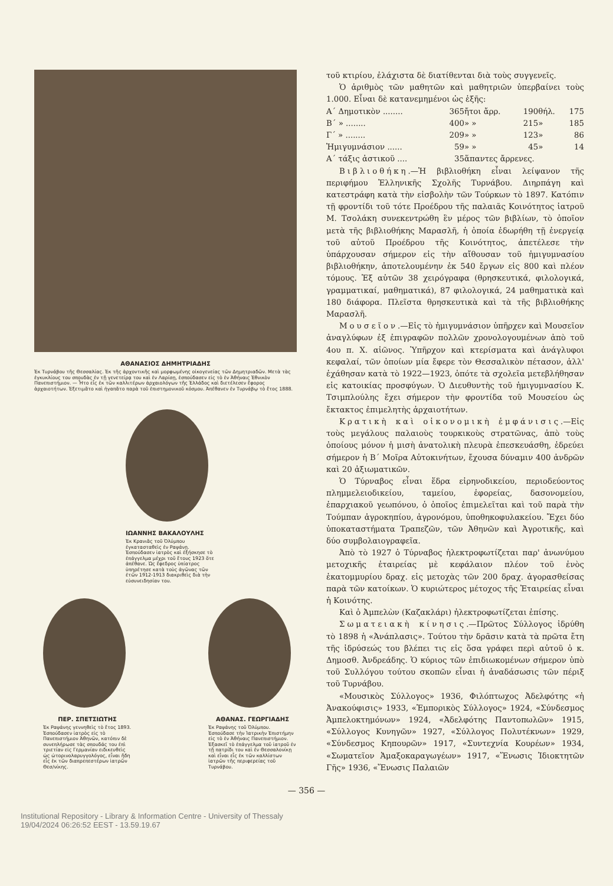ΑΘΑΝΑΣΙΟΣ ΔΗΜΗΤΡΙΑΔΗΣ
Ἐκ Τυρνάβου τῆς Θεσσαλίας. Ἐκ τῆς ἀρχοντικῆς καὶ μορφωμένης οἰκογενείας τῶν Δημητριαδῶν. Μετὰ τὰς ἐγκυκλίους του σπουδὰς ἐν τῇ γενετείρᾳ του καὶ ἐν Λαρίσῃ, ἐσπούδασεν εἰς τὸ ἐν Ἀθήναις Ἐθνικὸν Πανεπιστήμιον. — Ἦτο εἷς ἐκ τῶν καλλιτέρων ἀρχαιολόγων τῆς Ἑλλάδος καὶ διετέλεσεν ἔφορος ἀρχαιοτήτων. Ἐξετιμᾶτο καὶ ἠγαπᾶτο παρὰ τοῦ ἐπιστημονικοῦ κόσμου. Ἀπέθανεν ἐν Τυρνάβῳ τὸ ἔτος 1888.
ΙΩΑΝΝΗΣ ΒΑΚΑΛΟΥΛΗΣ
Ἐκ Κρανιᾶς τοῦ Ὀλύμπου ἐγκατασταθεὶς ἐν Ραψάνῃ. Ἐσπούδασεν ἰατρὸς καὶ ἐξήσκησε τὸ ἐπάγγελμα μέχρι τοῦ ἔτους 1923 ὅτε ἀπέθανε. Ὡς ἔφεδρος ὑπίατρος ὑπηρέτησε κατὰ τοὺς ἀγῶνας τῶν ἐτῶν 1912-1913 διακριθεὶς διὰ τὴν εὐσυνειδησίαν του.
ΠΕΡ. ΣΠΕΤΣΙΩΤΗΣ
Ἐκ Ραψάνης γεννηθεὶς τὸ ἔτος 1893. Ἐσπούδασεν ἰατρὸς εἰς τὸ Πανεπιστήμιον Ἀθηνῶν, κατόπιν δὲ συνεπλήρωσε τὰς σπουδάς του ἐπὶ τριετίαν εἰς Γερμανίαν ειδικευθεὶς ὡς ὠτορινολαρυγγολόγος, εἶναι ἤδη εἷς ἐκ τῶν διαπρεπεστέρων ἰατρῶν Θεσ/νίκης.
ΑΘΑΝΑΣ. ΓΕΩΡΓΙΑΔΗΣ
Ἐκ Ραψάνης τοῦ Ὀλύμπου. Ἐσπούδασε τὴν Ἰατρικὴν Ἐπιστήμην εἰς τὸ ἐν Ἀθήναις Πανεπιστήμιον. Ἐξασκεῖ τὸ ἐπάγγελμα τοῦ ἰατροῦ ἐν τῇ πατρίδι του καὶ ἐν Θεσσαλονίκῃ καὶ εἶναι εἷς ἐκ τῶν καλλίστων ἰατρῶν τῆς περιφερείας τοῦ Τυρνάβου.
τοῦ κτιρίου, ἐλάχιστα δὲ διατίθενται διὰ τοὺς συγγενεῖς.
Ὁ ἀριθμὸς τῶν μαθητῶν καὶ μαθητριῶν ὑπερβαίνει τοὺς 1.000. Εἶναι δὲ κατανεμημένοι ὡς ἑξῆς:
| Α΄ Δημοτικὸν ........ | 365 | ἤτοι ἄρρ. | 190 | θήλ. | 175 |
| Β΄ » ........ | 400 | » » | 215 | » | 185 |
| Γ΄ » ........ | 209 | » » | 123 | » | 86 |
| Ἡμιγυμνάσιον ...... | 59 | » » | 45 | » | 14 |
| Α΄ τάξις ἀστικοῦ .... | 35 | ἅπαντες ἄρρενες. | | | |
Βιβλιοθήκη.—Ἡ βιβλιοθήκη εἶναι λείψανον τῆς περιφήμου Ἑλληνικῆς Σχολῆς Τυρνάβου. Διηρπάγη καὶ κατεστράφη κατὰ τὴν εἰσβολὴν τῶν Τούρκων τὸ 1897. Κατόπιν τῇ φροντίδι τοῦ τότε Προέδρου τῆς παλαιᾶς Κοινότητος ἰατροῦ Μ. Τσολάκη συνεκεντρώθη ἓν μέρος τῶν βιβλίων, τὸ ὁποῖον μετὰ τῆς βιβλιοθήκης Μαρασλῆ, ἡ ὁποία ἐδωρήθη τῇ ἐνεργείᾳ τοῦ αὐτοῦ Προέδρου τῆς Κοινότητος, ἀπετέλεσε τὴν ὑπάρχουσαν σήμερον εἰς τὴν αἴθουσαν τοῦ ἡμιγυμνασίου βιβλιοθήκην, ἀποτελουμένην ἐκ 540 ἔργων εἰς 800 καὶ πλέον τόμους. Ἐξ αὐτῶν 38 χειρόγραφα (θρησκευτικά, φιλολογικά, γραμματικαί, μαθηματικά), 87 φιλολογικά, 24 μαθηματικὰ καὶ 180 διάφορα. Πλεῖστα θρησκευτικὰ καὶ τὰ τῆς βιβλιοθήκης Μαρασλῆ.
Μουσεῖον.—Εἰς τὸ ἡμιγυμνάσιον ὑπῆρχεν καὶ Μουσεῖον ἀναγλύφων ἐξ ἐπιγραφῶν πολλῶν χρονολογουμένων ἀπὸ τοῦ 4ου π. Χ. αἰῶνος. Ὑπῆρχον καὶ κτερίσματα καὶ ἀνάγλυφοι κεφαλαί, τῶν ὁποίων μία ἔφερε τὸν Θεσσαλικὸν πέτασον, ἀλλ' ἐχάθησαν κατὰ τὸ 1922—1923, ὁπότε τὰ σχολεῖα μετεβλήθησαν εἰς κατοικίας προσφύγων. Ὁ Διευθυντὴς τοῦ ἡμιγυμνασίου Κ. Τσιμπλούλης ἔχει σήμερον τὴν φροντίδα τοῦ Μουσείου ὡς ἔκτακτος ἐπιμελητὴς ἀρχαιοτήτων.
Κρατικὴ καὶ οἰκονομικὴ ἐμφάνισις.—Εἰς τοὺς μεγάλους παλαιοὺς τουρκικοὺς στρατῶνας, ἀπὸ τοὺς ὁποίους μόνον ἡ μισὴ ἀνατολικὴ πλευρὰ ἐπεσκευάσθη, ἑδρεύει σήμερον ἡ Β΄ Μοῖρα Αὐτοκινήτων, ἔχουσα δύναμιν 400 ἀνδρῶν καὶ 20 ἀξιωματικῶν.
Ὁ Τύρναβος εἶναι ἕδρα εἰρηνοδικείου, περιοδεύοντος πλημμελειοδικείου, ταμείου, ἐφορείας, δασονομείου, ἐπαρχιακοῦ γεωπόνου, ὁ ὁποῖος ἐπιμελεῖται καὶ τοῦ παρὰ τὴν Τούμπαν ἀγροκηπίου, ἀγρονόμου, ὑποθηκοφυλακείου. Ἔχει δύο ὑποκαταστήματα Τραπεζῶν, τῶν Ἀθηνῶν καὶ Ἀγροτικῆς, καὶ δύο συμβολαιογραφεῖα.
Ἀπὸ τὸ 1927 ὁ Τύρναβος ἠλεκτροφωτίζεται παρ' ἀνωνύμου μετοχικῆς ἑταιρείας μὲ κεφάλαιον πλέον τοῦ ἑνὸς ἑκατομμυρίου δραχ. εἰς μετοχὰς τῶν 200 δραχ. ἀγορασθείσας παρὰ τῶν κατοίκων. Ὁ κυριώτερος μέτοχος τῆς Ἑταιρείας εἶναι ἡ Κοινότης.
Καὶ ὁ Ἀμπελὼν (Καζακλάρι) ἠλεκτροφωτίζεται ἐπίσης.
Σωματειακὴ κίνησις.—Πρῶτος Σύλλογος ἱδρύθη τὸ 1898 ἡ «Ἀνάπλασις». Τούτου τὴν δρᾶσιν κατὰ τὰ πρῶτα ἔτη τῆς ἱδρύσεώς του βλέπει τις εἰς ὅσα γράφει περὶ αὐτοῦ ὁ κ. Δημοσθ. Ἀνδρεάδης. Ὁ κύριος τῶν ἐπιδιωκομένων σήμερον ὑπὸ τοῦ Συλλόγου τούτου σκοπῶν εἶναι ἡ ἀναδάσωσις τῶν πέριξ τοῦ Τυρνάβου.
«Μουσικὸς Σύλλογος» 1936, Φιλόπτωχος Ἀδελφότης «ἡ Ἀνακούφισις» 1933, «Ἐμπορικὸς Σύλλογος» 1924, «Σύνδεσμος Ἀμπελοκτημόνων» 1924, «Ἀδελφότης Παντοπωλῶν» 1915, «Σύλλογος Κυνηγῶν» 1927, «Σύλλογος Πολυτέκνων» 1929, «Σύνδεσμος Κηπουρῶν» 1917, «Συντεχνία Κουρέων» 1934, «Σωματεῖον Ἁμαξοκαραγωγέων» 1917, «Ἕνωσις Ἰδιοκτητῶν Γῆς» 1936, «Ἕνωσις Παλαιῶν
— 356 —
Institutional Repository - Library & Information Centre - University of Thessaly
19/04/2024 06:26:52 EEST - 13.59.19.67